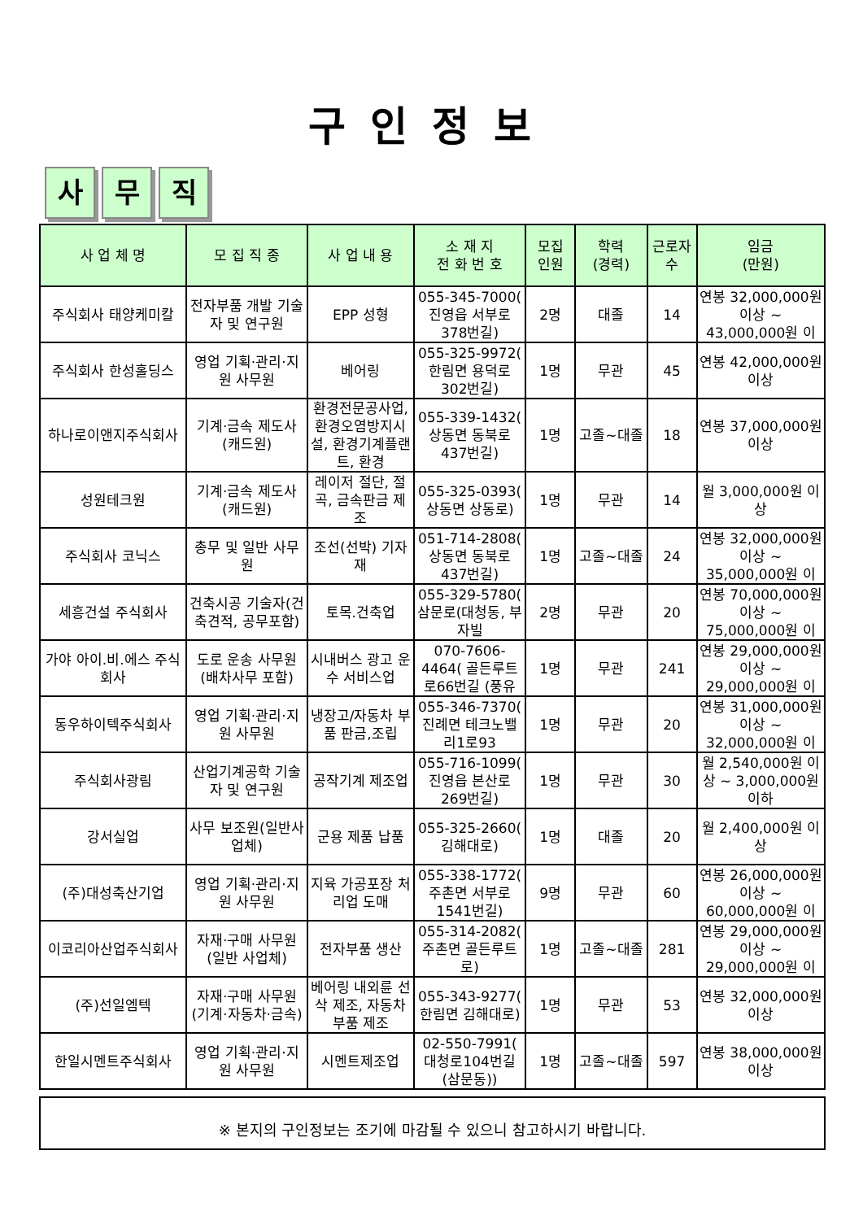구인정보
사 무 직
| 사 업 체 명 | 모 집 직 종 | 사 업 내 용 | 소 재 지 전 화 번 호 | 모집 인원 | 학력 (경력) | 근로자 수 | 임금 (만원) |
| --- | --- | --- | --- | --- | --- | --- | --- |
| 주식회사 태양케미칼 | 전자부품 개발 기술자 및 연구원 | EPP 성형 | 055-345-7000( 진영읍 서부로378번길) | 2명 | 대졸 | 14 | 연봉 32,000,000원 이상 ~ 43,000,000원 이 |
| 주식회사 한성홀딩스 | 영업 기획·관리·지원 사무원 | 베어링 | 055-325-9972( 한림면 용덕로302번길) | 1명 | 무관 | 45 | 연봉 42,000,000원 이상 |
| 하나로이앤지주식회사 | 기계·금속 제도사(캐드원) | 환경전문공사업, 환경오염방지시설, 환경기계플랜트, 환경 | 055-339-1432( 상동면 동북로437번길) | 1명 | 고졸~대졸 | 18 | 연봉 37,000,000원 이상 |
| 성원테크원 | 기계·금속 제도사(캐드원) | 레이저 절단, 절곡, 금속판금 제조 | 055-325-0393( 상동면 상동로) | 1명 | 무관 | 14 | 월 3,000,000원 이상 |
| 주식회사 코닉스 | 총무 및 일반 사무원 | 조선(선박) 기자재 | 051-714-2808( 상동면 동북로437번길) | 1명 | 고졸~대졸 | 24 | 연봉 32,000,000원 이상 ~ 35,000,000원 이 |
| 세흥건설 주식회사 | 건축시공 기술자(건축견적, 공무포함) | 토목.건축업 | 055-329-5780( 삼문로(대청동, 부자빌 | 2명 | 무관 | 20 | 연봉 70,000,000원 이상 ~ 75,000,000원 이 |
| 가야 아이.비.에스 주식회사 | 도로 운송 사무원(배차사무 포함) | 시내버스 광고 운수 서비스업 | 070-7606-4464( 골든루트로66번길 (풍유 | 1명 | 무관 | 241 | 연봉 29,000,000원 이상 ~ 29,000,000원 이 |
| 동우하이텍주식회사 | 영업 기획·관리·지원 사무원 | 냉장고/자동차 부품 판금,조립 | 055-346-7370( 진례면 테크노밸리1로93 | 1명 | 무관 | 20 | 연봉 31,000,000원 이상 ~ 32,000,000원 이 |
| 주식회사광림 | 산업기계공학 기술자 및 연구원 | 공작기계 제조업 | 055-716-1099( 진영읍 본산로269번길) | 1명 | 무관 | 30 | 월 2,540,000원 이상 ~ 3,000,000원 이하 |
| 강서실업 | 사무 보조원(일반사업체) | 군용 제품 납품 | 055-325-2660( 김해대로) | 1명 | 대졸 | 20 | 월 2,400,000원 이상 |
| (주)대성축산기업 | 영업 기획·관리·지원 사무원 | 지육 가공포장 처리업 도매 | 055-338-1772( 주촌면 서부로1541번길) | 9명 | 무관 | 60 | 연봉 26,000,000원 이상 ~ 60,000,000원 이 |
| 이코리아산업주식회사 | 자재·구매 사무원(일반 사업체) | 전자부품 생산 | 055-314-2082( 주촌면 골든루트로) | 1명 | 고졸~대졸 | 281 | 연봉 29,000,000원 이상 ~ 29,000,000원 이 |
| (주)선일엠텍 | 자재·구매 사무원(기계·자동차·금속) | 베어링 내외륜 선삭 제조, 자동차부품 제조 | 055-343-9277( 한림면 김해대로) | 1명 | 무관 | 53 | 연봉 32,000,000원 이상 |
| 한일시멘트주식회사 | 영업 기획·관리·지원 사무원 | 시멘트제조업 | 02-550-7991( 대청로104번길(삼문동)) | 1명 | 고졸~대졸 | 597 | 연봉 38,000,000원 이상 |
※ 본지의 구인정보는 조기에 마감될 수 있으니 참고하시기 바랍니다.